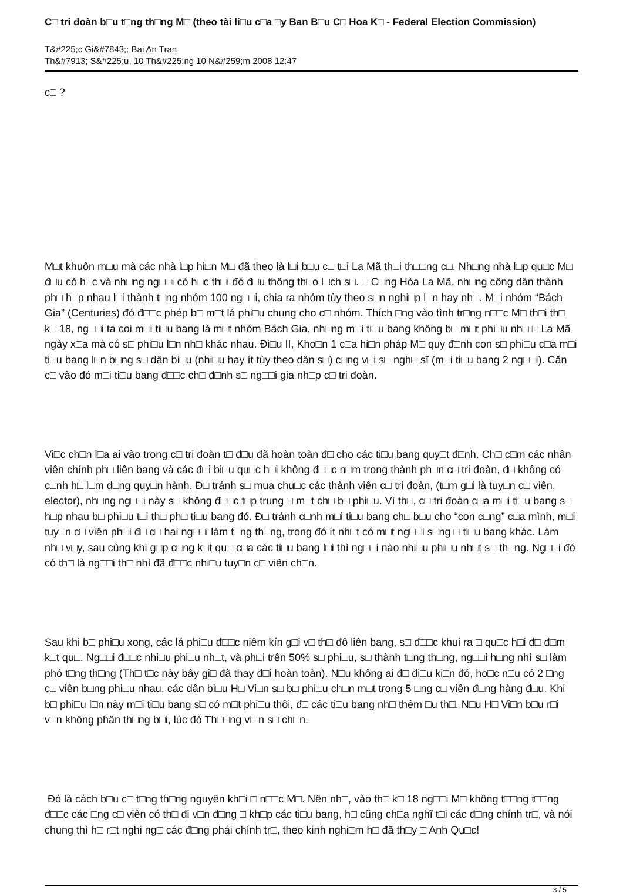C□ tri đoàn b□u t□ng th□ng M□ (theo tài li□u c□a □y Ban B□u C□ Hoa K□ - Federal Election Commission)
T&#225;c Gi&#7843;: Bai An Tran
Th&#7913; S&#225;u, 10 Th&#225;ng 10 N&#259;m 2008 12:47
c□ ?
M□t khuôn m□u mà các nhà l□p hi□n M□ đã theo là l□i b□u c□ t□i La Mã th□i th□□ng c□. Nh□ng nhà l□p qu□c M□ đ□u có h□c và nh□ng ng□□i có h□c th□i đó đ□u thông th□o l□ch s□. □ C□ng Hòa La Mã, nh□ng công dân thành ph□ h□p nhau l□i thành t□ng nhóm 100 ng□□i, chia ra nhóm tùy theo s□n nghi□p l□n hay nh□. M□i nhóm “Bách Gia” (Centuries) đó đ□□c phép b□ m□t lá phi□u chung cho c□ nhóm. Thích □ng vào tình tr□ng n□□c M□ th□i th□ k□ 18, ng□□i ta coi m□i ti□u bang là m□t nhóm Bách Gia, nh□ng m□i ti□u bang không b□ m□t phi□u nh□ □ La Mã ngày x□a mà có s□ phi□u l□n nh□ khác nhau. Đi□u II, Kho□n 1 c□a hi□n pháp M□ quy đ□nh con s□ phi□u c□a m□i ti□u bang l□n b□ng s□ dân bi□u (nhi□u hay ít tùy theo dân s□) c□ng v□i s□ ngh□ sĩ (m□i ti□u bang 2 ng□□i). Căn c□ vào đó m□i ti□u bang đ□□c ch□ đ□nh s□ ng□□i gia nh□p c□ tri đoàn.
Vi□c ch□n l□a ai vào trong c□ tri đoàn t□ đ□u đã hoàn toàn đ□ cho các ti□u bang quy□t đ□nh. Ch□ c□m các nhân viên chính ph□ liên bang và các đ□i bi□u qu□c h□i không đ□□c n□m trong thành ph□n c□ tri đoàn, đ□ không có c□nh h□ l□m d□ng quy□n hành. Đ□ tránh s□ mua chu□c các thành viên c□ tri đoàn, (t□m g□i là tuy□n c□ viên, elector), nh□ng ng□□i này s□ không đ□□c t□p trung □ m□t ch□ b□ phi□u. Vì th□, c□ tri đoàn c□a m□i ti□u bang s□ h□p nhau b□ phi□u t□i th□ ph□ ti□u bang đó. Đ□ tránh c□nh m□i ti□u bang ch□ b□u cho “con c□ng” c□a mình, m□i tuy□n c□ viên ph□i đ□ c□ hai ng□□i làm t□ng th□ng, trong đó ít nh□t có m□t ng□□i s□ng □ ti□u bang khác. Làm nh□ v□y, sau cùng khi g□p c□ng k□t qu□ c□a các ti□u bang l□i thì ng□□i nào nhi□u phi□u nh□t s□ th□ng. Ng□□i đó có th□ là ng□□i th□ nhì đã đ□□c nhi□u tuy□n c□ viên ch□n.
Sau khi b□ phi□u xong, các lá phi□u đ□□c niêm kín g□i v□ th□ đô liên bang, s□ đ□□c khui ra □ qu□c h□i đ□ đ□m k□t qu□. Ng□□i đ□□c nhi□u phi□u nh□t, và ph□i trên 50% s□ phi□u, s□ thành t□ng th□ng, ng□□i h□ng nhì s□ làm phó t□ng th□ng (Th□ t□c này bây gi□ đã thay đ□i hoàn toàn). N□u không ai đ□ đi□u ki□n đó, ho□c n□u có 2 □ng c□ viên b□ng phi□u nhau, các dân bi□u H□ Vi□n s□ b□ phi□u ch□n m□t trong 5 □ng c□ viên đ□ng hàng đ□u. Khi b□ phi□u l□n này m□i ti□u bang s□ có m□t phi□u thôi, đ□ các ti□u bang nh□ thêm □u th□. N□u H□ Vi□n b□u r□i v□n không phân th□ng b□i, lúc đó Th□□ng vi□n s□ ch□n.
Đó là cách b□u c□ t□ng th□ng nguyên kh□i □ n□□c M□. Nên nh□, vào th□ k□ 18 ng□□i M□ không t□□ng t□□ng đ□□c các □ng c□ viên có th□ đi v□n đ□ng □ kh□p các ti□u bang, h□ cũng ch□a nghĩ t□i các đ□ng chính tr□, và nói chung thì h□ r□t nghi ng□ các đ□ng phái chính tr□, theo kinh nghi□m h□ đã th□y □ Anh Qu□c!
3 / 5